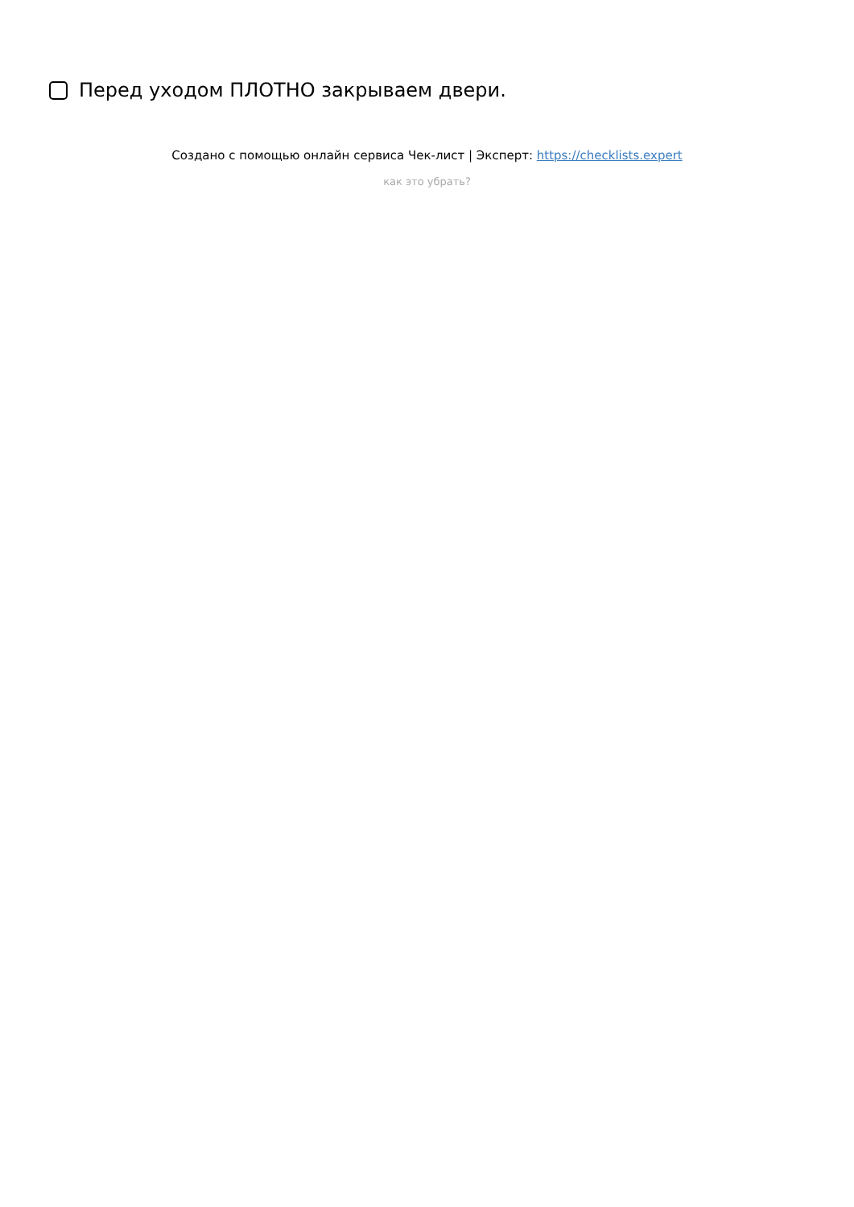Перед уходом ПЛОТНО закрываем двери.
Создано с помощью онлайн сервиса Чек-лист | Эксперт: https://checklists.expert
как это убрать?